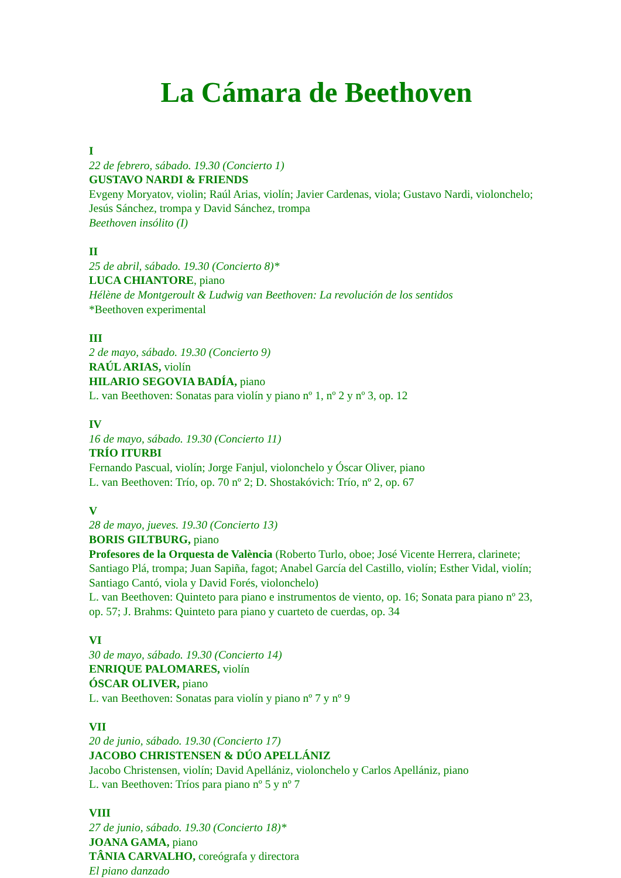La Cámara de Beethoven
I
22 de febrero, sábado. 19.30 (Concierto 1)
GUSTAVO NARDI & FRIENDS
Evgeny Moryatov, violin; Raúl Arias, violín; Javier Cardenas, viola; Gustavo Nardi, violonchelo; Jesús Sánchez, trompa y David Sánchez, trompa
Beethoven insólito (I)
II
25 de abril, sábado. 19.30 (Concierto 8)*
LUCA CHIANTORE, piano
Hélène de Montgeroult & Ludwig van Beethoven: La revolución de los sentidos
*Beethoven experimental
III
2 de mayo, sábado. 19.30 (Concierto 9)
RAÚL ARIAS, violín
HILARIO SEGOVIA BADÍA, piano
L. van Beethoven: Sonatas para violín y piano nº 1, nº 2 y nº 3, op. 12
IV
16 de mayo, sábado. 19.30 (Concierto 11)
TRÍO ITURBI
Fernando Pascual, violín; Jorge Fanjul, violonchelo y Óscar Oliver, piano
L. van Beethoven: Trío, op. 70 nº 2; D. Shostakóvich: Trío, nº 2, op. 67
V
28 de mayo, jueves. 19.30 (Concierto 13)
BORIS GILTBURG, piano
Profesores de la Orquesta de València (Roberto Turlo, oboe; José Vicente Herrera, clarinete; Santiago Plá, trompa; Juan Sapiña, fagot; Anabel García del Castillo, violín; Esther Vidal, violín; Santiago Cantó, viola y David Forés, violonchelo)
L. van Beethoven: Quinteto para piano e instrumentos de viento, op. 16; Sonata para piano nº 23, op. 57; J. Brahms: Quinteto para piano y cuarteto de cuerdas, op. 34
VI
30 de mayo, sábado. 19.30 (Concierto 14)
ENRIQUE PALOMARES, violín
ÓSCAR OLIVER, piano
L. van Beethoven: Sonatas para violín y piano nº 7 y nº 9
VII
20 de junio, sábado. 19.30 (Concierto 17)
JACOBO CHRISTENSEN & DÚO APELLÁNIZ
Jacobo Christensen, violín; David Apellániz, violonchelo y Carlos Apellániz, piano
L. van Beethoven: Tríos para piano nº 5 y nº 7
VIII
27 de junio, sábado. 19.30 (Concierto 18)*
JOANA GAMA, piano
TÂNIA CARVALHO, coreógrafa y directora
El piano danzado